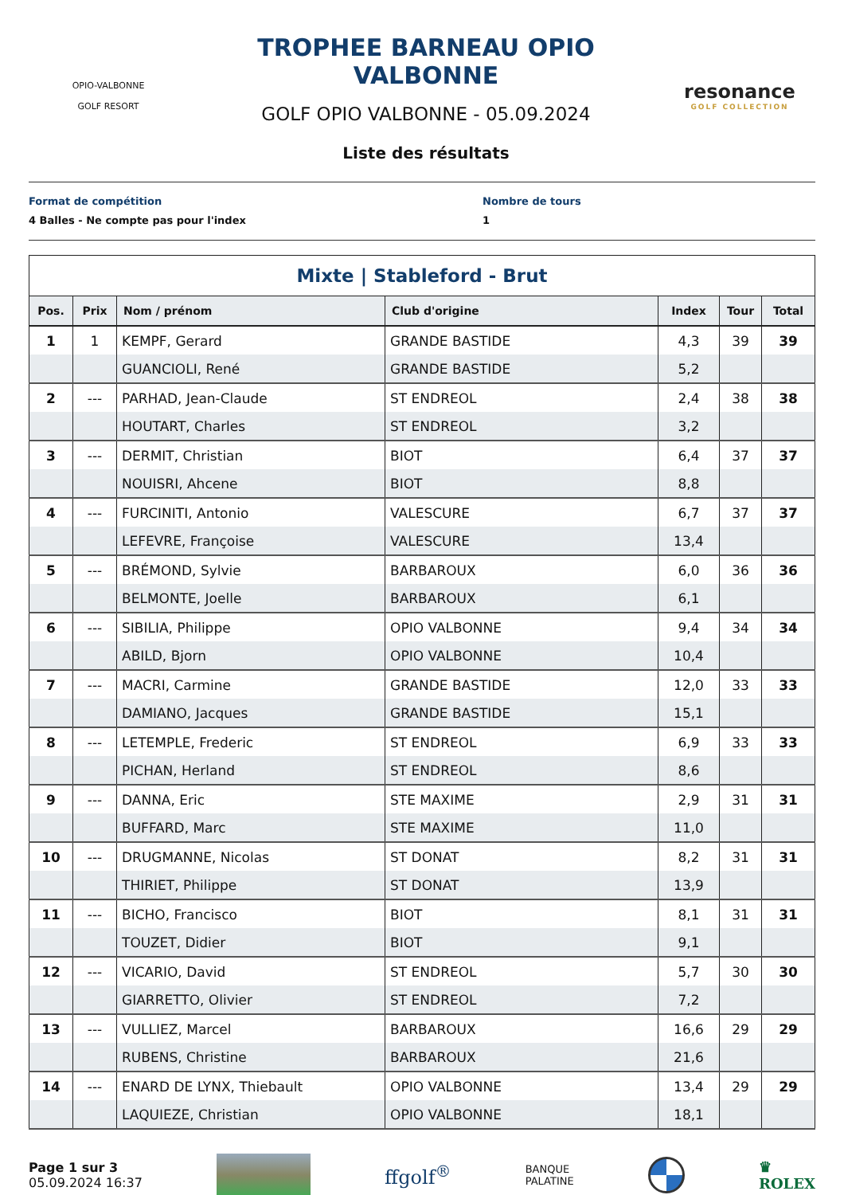OPIO-VALBONNE
GOLF RESORT
TROPHEE BARNEAU OPIO VALBONNE
GOLF OPIO VALBONNE - 05.09.2024
Liste des résultats
resonance
GOLF COLLECTION
Format de compétition
4 Balles - Ne compte pas pour l'index
Nombre de tours
1
Mixte | Stableford - Brut
| Pos. | Prix | Nom / prénom | Club d'origine | Index | Tour | Total |
| --- | --- | --- | --- | --- | --- | --- |
| 1 | 1 | KEMPF, Gerard | GRANDE BASTIDE | 4,3 | 39 | 39 |
| | | GUANCIOLI, René | GRANDE BASTIDE | 5,2 | | |
| 2 | --- | PARHAD, Jean-Claude | ST ENDREOL | 2,4 | 38 | 38 |
| | | HOUTART, Charles | ST ENDREOL | 3,2 | | |
| 3 | --- | DERMIT, Christian | BIOT | 6,4 | 37 | 37 |
| | | NOUISRI, Ahcene | BIOT | 8,8 | | |
| 4 | --- | FURCINITI, Antonio | VALESCURE | 6,7 | 37 | 37 |
| | | LEFEVRE, Françoise | VALESCURE | 13,4 | | |
| 5 | --- | BRÉMOND, Sylvie | BARBAROUX | 6,0 | 36 | 36 |
| | | BELMONTE, Joelle | BARBAROUX | 6,1 | | |
| 6 | --- | SIBILIA, Philippe | OPIO VALBONNE | 9,4 | 34 | 34 |
| | | ABILD, Bjorn | OPIO VALBONNE | 10,4 | | |
| 7 | --- | MACRI, Carmine | GRANDE BASTIDE | 12,0 | 33 | 33 |
| | | DAMIANO, Jacques | GRANDE BASTIDE | 15,1 | | |
| 8 | --- | LETEMPLE, Frederic | ST ENDREOL | 6,9 | 33 | 33 |
| | | PICHAN, Herland | ST ENDREOL | 8,6 | | |
| 9 | --- | DANNA, Eric | STE MAXIME | 2,9 | 31 | 31 |
| | | BUFFARD, Marc | STE MAXIME | 11,0 | | |
| 10 | --- | DRUGMANNE, Nicolas | ST DONAT | 8,2 | 31 | 31 |
| | | THIRIET, Philippe | ST DONAT | 13,9 | | |
| 11 | --- | BICHO, Francisco | BIOT | 8,1 | 31 | 31 |
| | | TOUZET, Didier | BIOT | 9,1 | | |
| 12 | --- | VICARIO, David | ST ENDREOL | 5,7 | 30 | 30 |
| | | GIARRETTO, Olivier | ST ENDREOL | 7,2 | | |
| 13 | --- | VULLIEZ, Marcel | BARBAROUX | 16,6 | 29 | 29 |
| | | RUBENS, Christine | BARBAROUX | 21,6 | | |
| 14 | --- | ENARD DE LYNX, Thiebault | OPIO VALBONNE | 13,4 | 29 | 29 |
| | | LAQUIEZE, Christian | OPIO VALBONNE | 18,1 | | |
Page 1 sur 3
05.09.2024 16:37
ffgolf<sup>®</sup>
BANQUE
PALATINE
♛
ROLEX